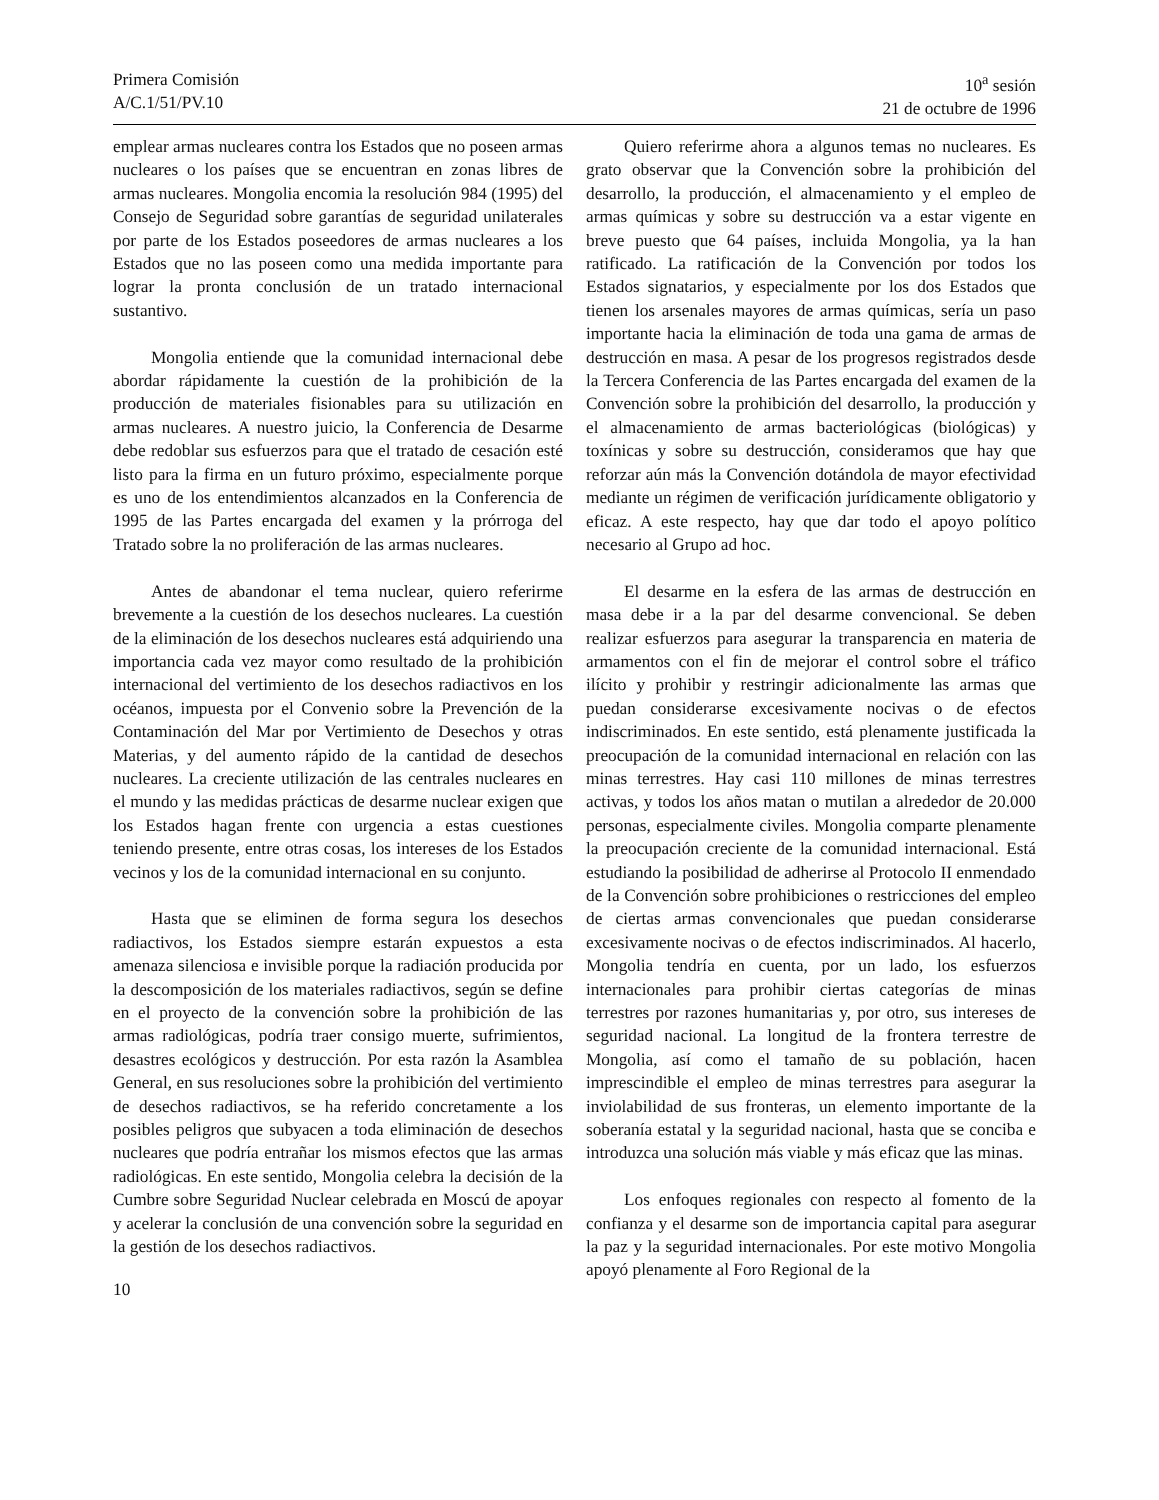Primera Comisión
A/C.1/51/PV.10
10<sup>a</sup> sesión
21 de octubre de 1996
emplear armas nucleares contra los Estados que no poseen armas nucleares o los países que se encuentran en zonas libres de armas nucleares. Mongolia encomia la resolución 984 (1995) del Consejo de Seguridad sobre garantías de seguridad unilaterales por parte de los Estados poseedores de armas nucleares a los Estados que no las poseen como una medida importante para lograr la pronta conclusión de un tratado internacional sustantivo.
Mongolia entiende que la comunidad internacional debe abordar rápidamente la cuestión de la prohibición de la producción de materiales fisionables para su utilización en armas nucleares. A nuestro juicio, la Conferencia de Desarme debe redoblar sus esfuerzos para que el tratado de cesación esté listo para la firma en un futuro próximo, especialmente porque es uno de los entendimientos alcanzados en la Conferencia de 1995 de las Partes encargada del examen y la prórroga del Tratado sobre la no proliferación de las armas nucleares.
Antes de abandonar el tema nuclear, quiero referirme brevemente a la cuestión de los desechos nucleares. La cuestión de la eliminación de los desechos nucleares está adquiriendo una importancia cada vez mayor como resultado de la prohibición internacional del vertimiento de los desechos radiactivos en los océanos, impuesta por el Convenio sobre la Prevención de la Contaminación del Mar por Vertimiento de Desechos y otras Materias, y del aumento rápido de la cantidad de desechos nucleares. La creciente utilización de las centrales nucleares en el mundo y las medidas prácticas de desarme nuclear exigen que los Estados hagan frente con urgencia a estas cuestiones teniendo presente, entre otras cosas, los intereses de los Estados vecinos y los de la comunidad internacional en su conjunto.
Hasta que se eliminen de forma segura los desechos radiactivos, los Estados siempre estarán expuestos a esta amenaza silenciosa e invisible porque la radiación producida por la descomposición de los materiales radiactivos, según se define en el proyecto de la convención sobre la prohibición de las armas radiológicas, podría traer consigo muerte, sufrimientos, desastres ecológicos y destrucción. Por esta razón la Asamblea General, en sus resoluciones sobre la prohibición del vertimiento de desechos radiactivos, se ha referido concretamente a los posibles peligros que subyacen a toda eliminación de desechos nucleares que podría entrañar los mismos efectos que las armas radiológicas. En este sentido, Mongolia celebra la decisión de la Cumbre sobre Seguridad Nuclear celebrada en Moscú de apoyar y acelerar la conclusión de una convención sobre la seguridad en la gestión de los desechos radiactivos.
Quiero referirme ahora a algunos temas no nucleares. Es grato observar que la Convención sobre la prohibición del desarrollo, la producción, el almacenamiento y el empleo de armas químicas y sobre su destrucción va a estar vigente en breve puesto que 64 países, incluida Mongolia, ya la han ratificado. La ratificación de la Convención por todos los Estados signatarios, y especialmente por los dos Estados que tienen los arsenales mayores de armas químicas, sería un paso importante hacia la eliminación de toda una gama de armas de destrucción en masa. A pesar de los progresos registrados desde la Tercera Conferencia de las Partes encargada del examen de la Convención sobre la prohibición del desarrollo, la producción y el almacenamiento de armas bacteriológicas (biológicas) y toxínicas y sobre su destrucción, consideramos que hay que reforzar aún más la Convención dotándola de mayor efectividad mediante un régimen de verificación jurídicamente obligatorio y eficaz. A este respecto, hay que dar todo el apoyo político necesario al Grupo ad hoc.
El desarme en la esfera de las armas de destrucción en masa debe ir a la par del desarme convencional. Se deben realizar esfuerzos para asegurar la transparencia en materia de armamentos con el fin de mejorar el control sobre el tráfico ilícito y prohibir y restringir adicionalmente las armas que puedan considerarse excesivamente nocivas o de efectos indiscriminados. En este sentido, está plenamente justificada la preocupación de la comunidad internacional en relación con las minas terrestres. Hay casi 110 millones de minas terrestres activas, y todos los años matan o mutilan a alrededor de 20.000 personas, especialmente civiles. Mongolia comparte plenamente la preocupación creciente de la comunidad internacional. Está estudiando la posibilidad de adherirse al Protocolo II enmendado de la Convención sobre prohibiciones o restricciones del empleo de ciertas armas convencionales que puedan considerarse excesivamente nocivas o de efectos indiscriminados. Al hacerlo, Mongolia tendría en cuenta, por un lado, los esfuerzos internacionales para prohibir ciertas categorías de minas terrestres por razones humanitarias y, por otro, sus intereses de seguridad nacional. La longitud de la frontera terrestre de Mongolia, así como el tamaño de su población, hacen imprescindible el empleo de minas terrestres para asegurar la inviolabilidad de sus fronteras, un elemento importante de la soberanía estatal y la seguridad nacional, hasta que se conciba e introduzca una solución más viable y más eficaz que las minas.
Los enfoques regionales con respecto al fomento de la confianza y el desarme son de importancia capital para asegurar la paz y la seguridad internacionales. Por este motivo Mongolia apoyó plenamente al Foro Regional de la
10